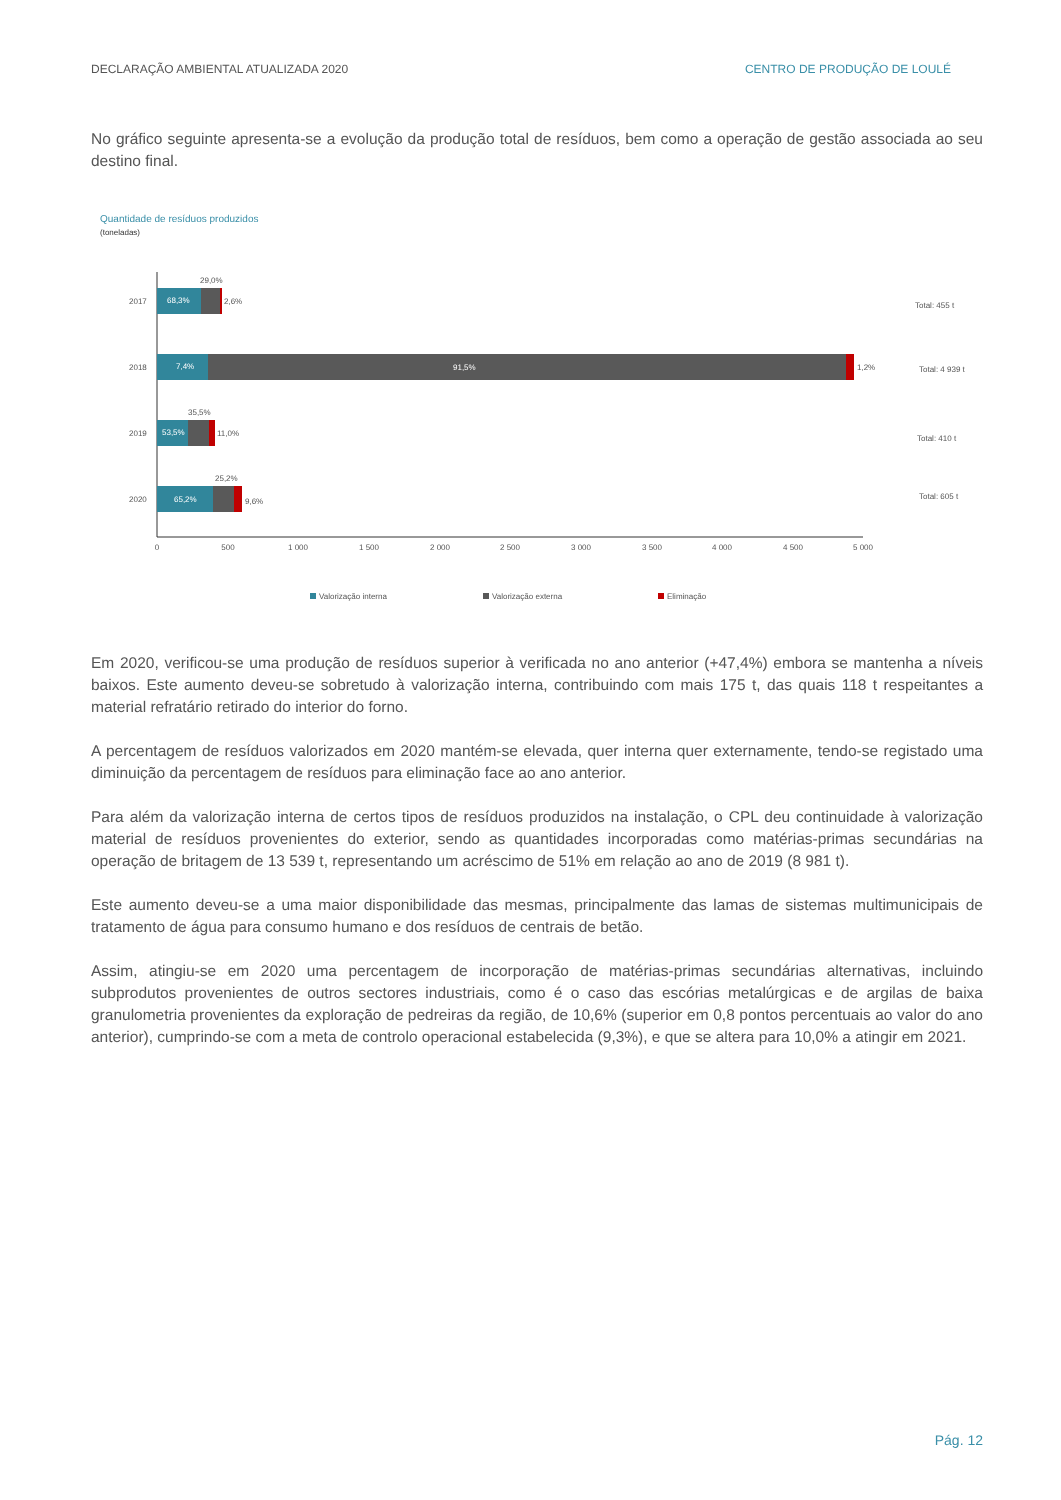DECLARAÇÃO AMBIENTAL ATUALIZADA 2020 CENTRO DE PRODUÇÃO DE LOULÉ
No gráfico seguinte apresenta-se a evolução da produção total de resíduos, bem como a operação de gestão associada ao seu destino final.
Quantidade de resíduos produzidos
(toneladas)
2017
2018
2019
2020
68,3%
29,0%
2,6%
7,4%
91,5%
1,2%
53,5%
35,5%
11,0%
65,2%
25,2%
9,6%
Total: 455 t
Total: 4 939 t
Total: 410 t
Total: 605 t
0
500
1 000
1 500
2 000
2 500
3 000
3 500
4 000
4 500
5 000
Valorização interna
Valorização externa
Eliminação
Em 2020, verificou-se uma produção de resíduos superior à verificada no ano anterior (+47,4%) embora se mantenha a níveis baixos. Este aumento deveu-se sobretudo à valorização interna, contribuindo com mais 175 t, das quais 118 t respeitantes a material refratário retirado do interior do forno.
A percentagem de resíduos valorizados em 2020 mantém-se elevada, quer interna quer externamente, tendo-se registado uma diminuição da percentagem de resíduos para eliminação face ao ano anterior.
Para além da valorização interna de certos tipos de resíduos produzidos na instalação, o CPL deu continuidade à valorização material de resíduos provenientes do exterior, sendo as quantidades incorporadas como matérias-primas secundárias na operação de britagem de 13 539 t, representando um acréscimo de 51% em relação ao ano de 2019 (8 981 t).
Este aumento deveu-se a uma maior disponibilidade das mesmas, principalmente das lamas de sistemas multimunicipais de tratamento de água para consumo humano e dos resíduos de centrais de betão.
Assim, atingiu-se em 2020 uma percentagem de incorporação de matérias-primas secundárias alternativas, incluindo subprodutos provenientes de outros sectores industriais, como é o caso das escórias metalúrgicas e de argilas de baixa granulometria provenientes da exploração de pedreiras da região, de 10,6% (superior em 0,8 pontos percentuais ao valor do ano anterior), cumprindo-se com a meta de controlo operacional estabelecida (9,3%), e que se altera para 10,0% a atingir em 2021.
Pág. 12